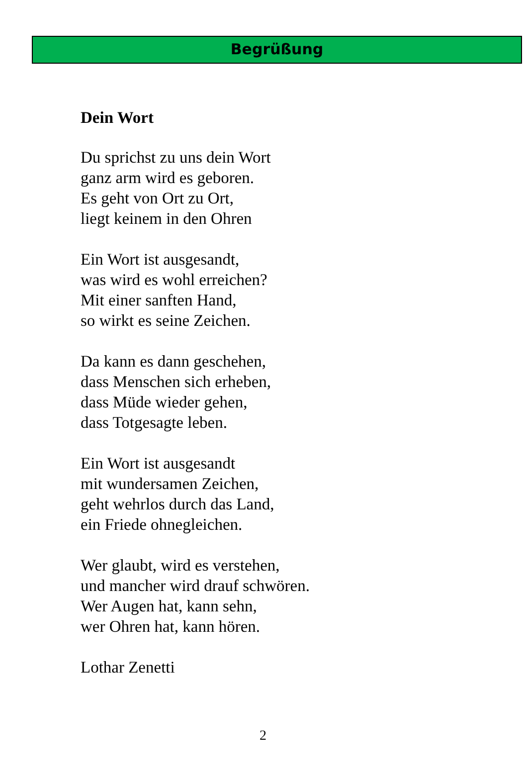Begrüßung
Dein Wort
Du sprichst zu uns dein Wort
ganz arm wird es geboren.
Es geht von Ort zu Ort,
liegt keinem in den Ohren
Ein Wort ist ausgesandt,
was wird es wohl erreichen?
Mit einer sanften Hand,
so wirkt es seine Zeichen.
Da kann es dann geschehen,
dass Menschen sich erheben,
dass Müde wieder gehen,
dass Totgesagte leben.
Ein Wort ist ausgesandt
mit wundersamen Zeichen,
geht wehrlos durch das Land,
ein Friede ohnegleichen.
Wer glaubt, wird es verstehen,
und mancher wird drauf schwören.
Wer Augen hat, kann sehn,
wer Ohren hat, kann hören.
Lothar Zenetti
2